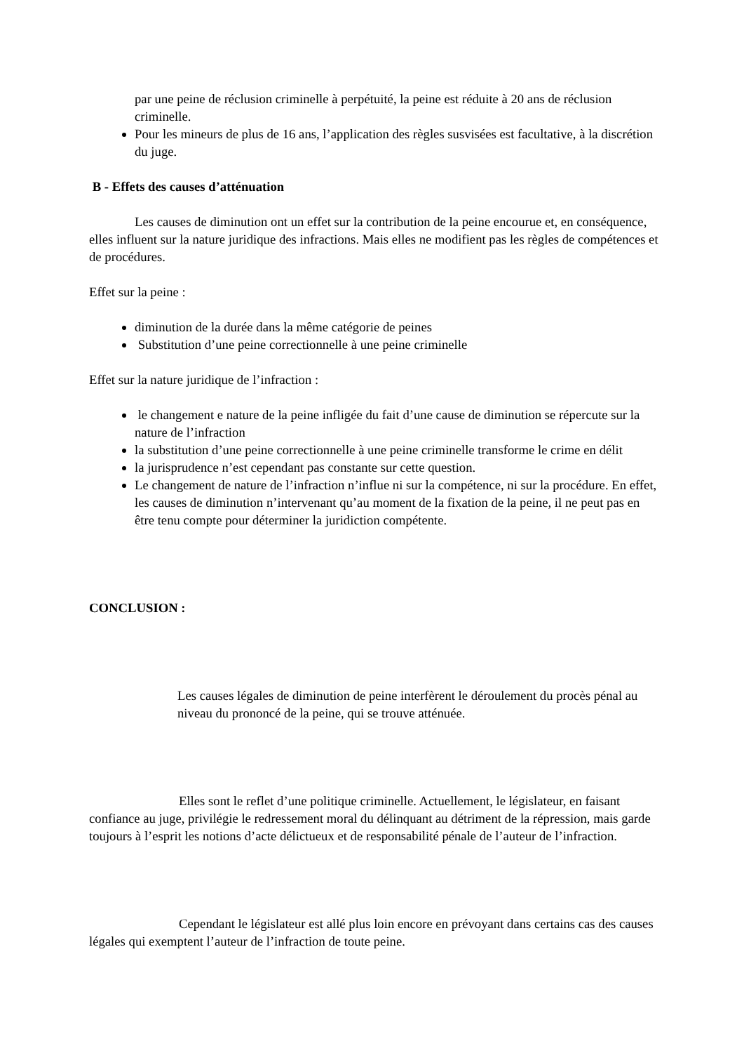par une peine de réclusion criminelle à perpétuité, la peine est réduite à 20 ans de réclusion criminelle.
Pour les mineurs de plus de 16 ans, l’application des règles susvisées est facultative, à la discrétion du juge.
B - Effets des causes d’atténuation
Les causes de diminution ont un effet sur la contribution de la peine encourue et, en conséquence, elles influent sur la nature juridique des infractions. Mais elles ne modifient pas les règles de compétences et de procédures.
Effet sur la peine :
diminution de la durée dans la même catégorie de peines
Substitution d’une peine correctionnelle à une peine criminelle
Effet sur la nature juridique de l’infraction :
le changement e nature de la peine infligée du fait d’une cause de diminution se répercute sur la nature de l’infraction
la substitution d’une peine correctionnelle à une peine criminelle transforme le crime en délit
la jurisprudence n’est cependant pas constante sur cette question.
Le changement de nature de l’infraction n’influe ni sur la compétence, ni sur la procédure. En effet, les causes de diminution n’intervenant qu’au moment de la fixation de la peine, il ne peut pas en être tenu compte pour déterminer la juridiction compétente.
CONCLUSION :
Les causes légales de diminution de peine interfèrent le déroulement du procès pénal au niveau du prononcé de la peine, qui se trouve atténuée.
Elles sont le reflet d’une politique criminelle. Actuellement, le législateur, en faisant confiance au juge, privilégie le redressement moral du délinquant au détriment de la répression, mais garde toujours à l’esprit les notions d’acte délictueux et de responsabilité pénale de l’auteur de l’infraction.
Cependant le législateur est allé plus loin encore en prévoyant dans certains cas des causes légales qui exemptent l’auteur de l’infraction de toute peine.